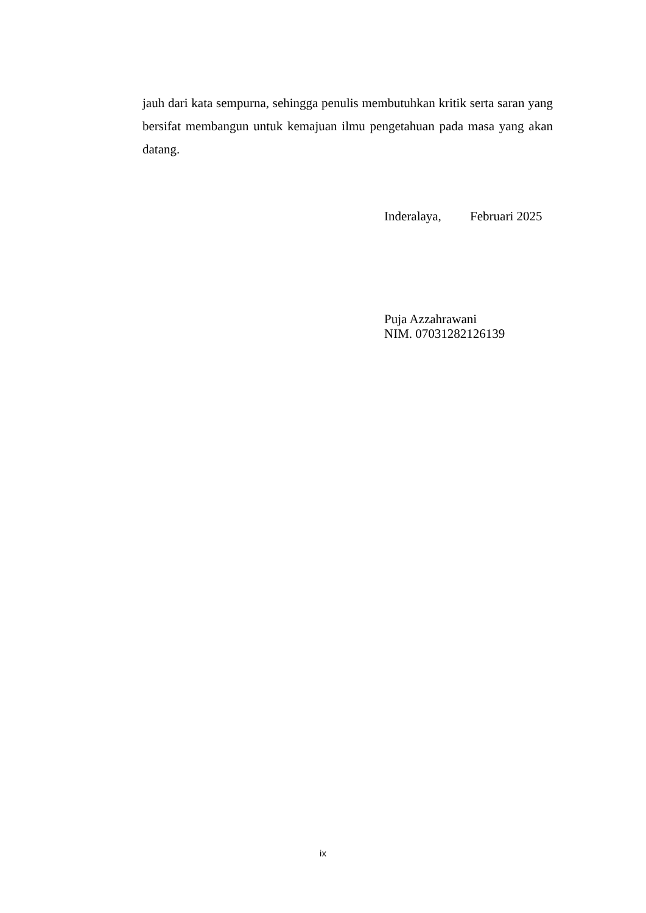jauh dari kata sempurna, sehingga penulis membutuhkan kritik serta saran yang bersifat membangun untuk kemajuan ilmu pengetahuan pada masa yang akan datang.
Inderalaya, Februari 2025
Puja Azzahrawani
NIM. 07031282126139
ix